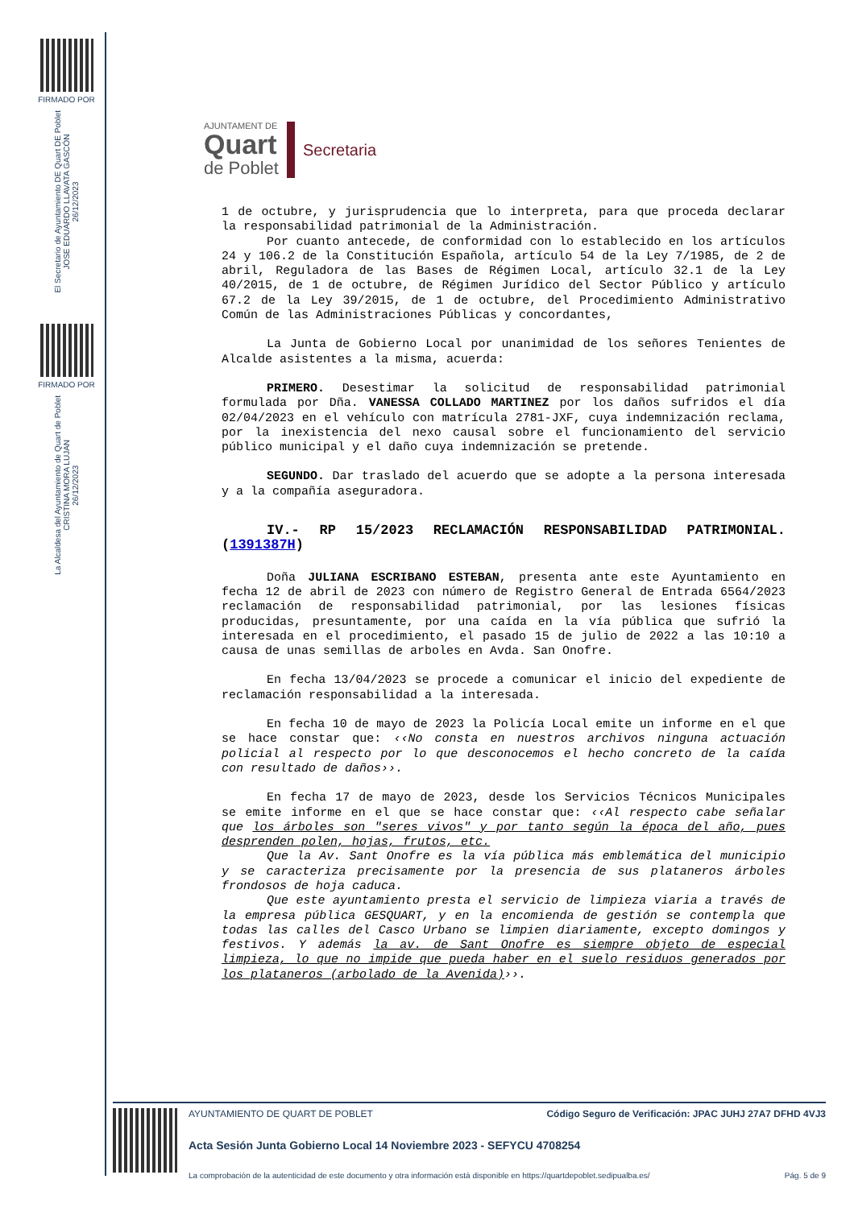FIRMADO POR
El Secretario de Ayuntamiento DE Quart DE Poblet
JOSE EDUARDO LLAVATA GASCÓN
26/12/2023
FIRMADO POR
La Alcaldesa del Ayuntamiento de Quart de Poblet
CRISTINA MORA LUJAN
26/12/2023
AJUNTAMENT DE
Quart
de Poblet
Secretaria
1 de octubre, y jurisprudencia que lo interpreta, para que proceda declarar la responsabilidad patrimonial de la Administración.
Por cuanto antecede, de conformidad con lo establecido en los artículos 24 y 106.2 de la Constitución Española, artículo 54 de la Ley 7/1985, de 2 de abril, Reguladora de las Bases de Régimen Local, artículo 32.1 de la Ley 40/2015, de 1 de octubre, de Régimen Jurídico del Sector Público y artículo 67.2 de la Ley 39/2015, de 1 de octubre, del Procedimiento Administrativo Común de las Administraciones Públicas y concordantes,
La Junta de Gobierno Local por unanimidad de los señores Tenientes de Alcalde asistentes a la misma, acuerda:
PRIMERO. Desestimar la solicitud de responsabilidad patrimonial formulada por Dña. VANESSA COLLADO MARTINEZ por los daños sufridos el día 02/04/2023 en el vehículo con matrícula 2781-JXF, cuya indemnización reclama, por la inexistencia del nexo causal sobre el funcionamiento del servicio público municipal y el daño cuya indemnización se pretende.
SEGUNDO. Dar traslado del acuerdo que se adopte a la persona interesada y a la compañía aseguradora.
IV.- RP 15/2023 RECLAMACIÓN RESPONSABILIDAD PATRIMONIAL. (1391387H)
Doña JULIANA ESCRIBANO ESTEBAN, presenta ante este Ayuntamiento en fecha 12 de abril de 2023 con número de Registro General de Entrada 6564/2023 reclamación de responsabilidad patrimonial, por las lesiones físicas producidas, presuntamente, por una caída en la vía pública que sufrió la interesada en el procedimiento, el pasado 15 de julio de 2022 a las 10:10 a causa de unas semillas de arboles en Avda. San Onofre.
En fecha 13/04/2023 se procede a comunicar el inicio del expediente de reclamación responsabilidad a la interesada.
En fecha 10 de mayo de 2023 la Policía Local emite un informe en el que se hace constar que: ‹‹No consta en nuestros archivos ninguna actuación policial al respecto por lo que desconocemos el hecho concreto de la caída con resultado de daños››.
En fecha 17 de mayo de 2023, desde los Servicios Técnicos Municipales se emite informe en el que se hace constar que: ‹‹Al respecto cabe señalar que los árboles son "seres vivos" y por tanto según la época del año, pues desprenden polen, hojas, frutos, etc.
Que la Av. Sant Onofre es la vía pública más emblemática del municipio y se caracteriza precisamente por la presencia de sus plataneros árboles frondosos de hoja caduca.
Que este ayuntamiento presta el servicio de limpieza viaria a través de la empresa pública GESQUART, y en la encomienda de gestión se contempla que todas las calles del Casco Urbano se limpien diariamente, excepto domingos y festivos. Y además la av. de Sant Onofre es siempre objeto de especial limpieza, lo que no impide que pueda haber en el suelo residuos generados por los plataneros (arbolado de la Avenida)››.
AYUNTAMIENTO DE QUART DE POBLET Código Seguro de Verificación: JPAC JUHJ 27A7 DFHD 4VJ3
Acta Sesión Junta Gobierno Local 14 Noviembre 2023 - SEFYCU 4708254
La comprobación de la autenticidad de este documento y otra información está disponible en https://quartdepoblet.sedipualba.es/ Pág. 5 de 9